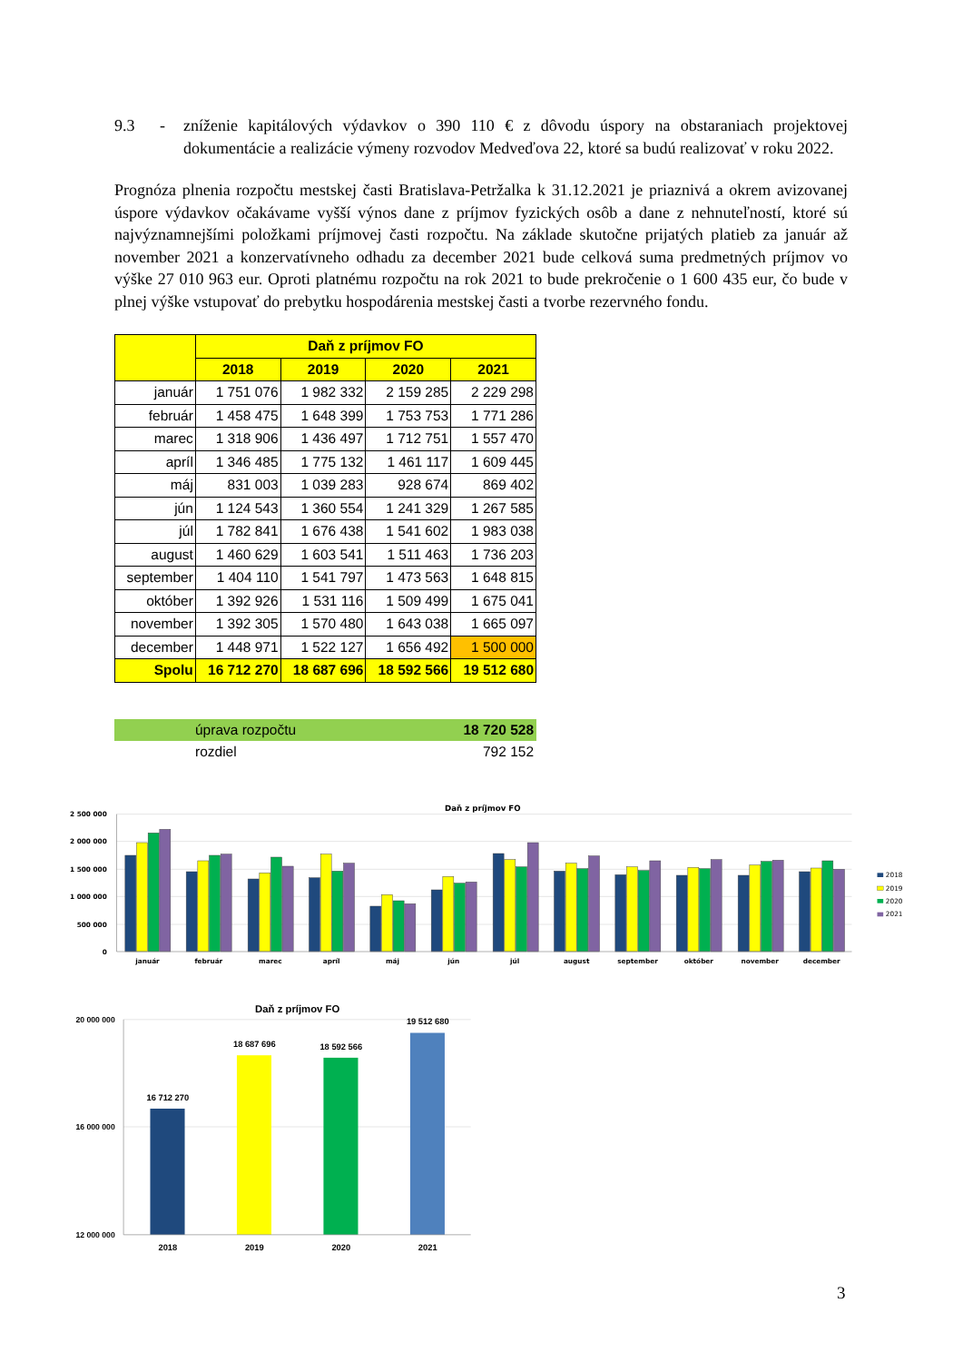9.3 - zníženie kapitálových výdavkov o 390 110 € z dôvodu úspory na obstaraniach projektovej dokumentácie a realizácie výmeny rozvodov Medveďova 22, ktoré sa budú realizovať v roku 2022.
Prognóza plnenia rozpočtu mestskej časti Bratislava-Petržalka k 31.12.2021 je priaznivá a okrem avizovanej úspore výdavkov očakávame vyšší výnos dane z príjmov fyzických osôb a dane z nehnuteľností, ktoré sú najvýznamnejšími položkami príjmovej časti rozpočtu. Na základe skutočne prijatých platieb za január až november 2021 a konzervatívneho odhadu za december 2021 bude celková suma predmetných príjmov vo výške 27 010 963 eur. Oproti platnému rozpočtu na rok 2021 to bude prekročenie o 1 600 435 eur, čo bude v plnej výške vstupovať do prebytku hospodárenia mestskej časti a tvorbe rezervného fondu.
| | Daň z príjmov FO | | | |
| --- | --- | --- | --- | --- |
| | 2018 | 2019 | 2020 | 2021 |
| január | 1 751 076 | 1 982 332 | 2 159 285 | 2 229 298 |
| február | 1 458 475 | 1 648 399 | 1 753 753 | 1 771 286 |
| marec | 1 318 906 | 1 436 497 | 1 712 751 | 1 557 470 |
| apríl | 1 346 485 | 1 775 132 | 1 461 117 | 1 609 445 |
| máj | 831 003 | 1 039 283 | 928 674 | 869 402 |
| jún | 1 124 543 | 1 360 554 | 1 241 329 | 1 267 585 |
| júl | 1 782 841 | 1 676 438 | 1 541 602 | 1 983 038 |
| august | 1 460 629 | 1 603 541 | 1 511 463 | 1 736 203 |
| september | 1 404 110 | 1 541 797 | 1 473 563 | 1 648 815 |
| október | 1 392 926 | 1 531 116 | 1 509 499 | 1 675 041 |
| november | 1 392 305 | 1 570 480 | 1 643 038 | 1 665 097 |
| december | 1 448 971 | 1 522 127 | 1 656 492 | 1 500 000 |
| Spolu | 16 712 270 | 18 687 696 | 18 592 566 | 19 512 680 |
| | úprava rozpočtu | 18 720 528 |
| | rozdiel | 792 152 |
Daň z príjmov FO
2 500 000
2 000 000
1 500 000
1 000 000
500 000
0
január
február
marec
apríl
máj
jún
júl
august
september
október
november
december
2018
2019
2020
2021
Daň z príjmov FO
20 000 000
16 000 000
12 000 000
16 712 270
18 687 696
18 592 566
19 512 680
2018
2019
2020
2021
3